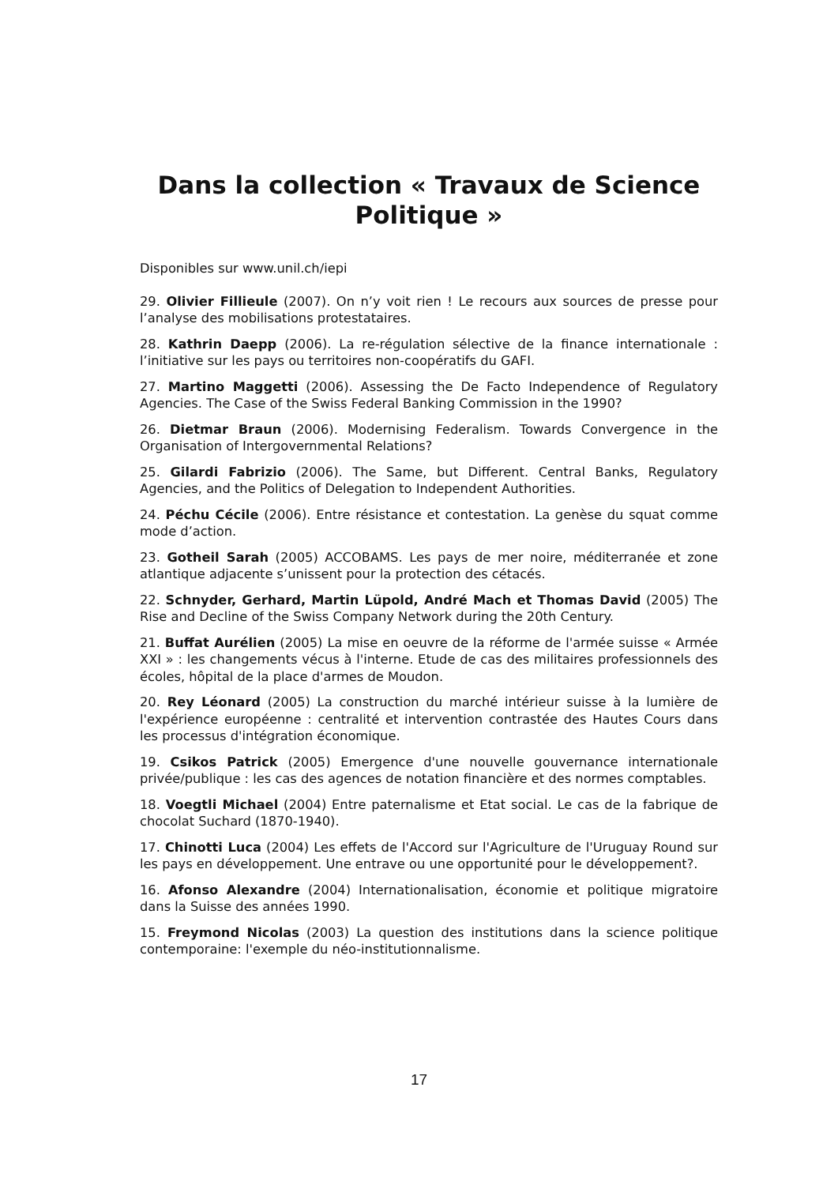Dans la collection « Travaux de Science Politique »
Disponibles sur www.unil.ch/iepi
29. Olivier Fillieule (2007). On n’y voit rien ! Le recours aux sources de presse pour l’analyse des mobilisations protestataires.
28. Kathrin Daepp (2006). La re-régulation sélective de la finance internationale : l’initiative sur les pays ou territoires non-coopératifs du GAFI.
27. Martino Maggetti (2006). Assessing the De Facto Independence of Regulatory Agencies. The Case of the Swiss Federal Banking Commission in the 1990?
26. Dietmar Braun (2006). Modernising Federalism. Towards Convergence in the Organisation of Intergovernmental Relations?
25. Gilardi Fabrizio (2006). The Same, but Different. Central Banks, Regulatory Agencies, and the Politics of Delegation to Independent Authorities.
24. Péchu Cécile (2006). Entre résistance et contestation. La genèse du squat comme mode d’action.
23. Gotheil Sarah (2005) ACCOBAMS. Les pays de mer noire, méditerranée et zone atlantique adjacente s’unissent pour la protection des cétacés.
22. Schnyder, Gerhard, Martin Lüpold, André Mach et Thomas David (2005) The Rise and Decline of the Swiss Company Network during the 20th Century.
21. Buffat Aurélien (2005) La mise en oeuvre de la réforme de l'armée suisse « Armée XXI » : les changements vécus à l'interne. Etude de cas des militaires professionnels des écoles, hôpital de la place d'armes de Moudon.
20. Rey Léonard (2005) La construction du marché intérieur suisse à la lumière de l'expérience européenne : centralité et intervention contrastée des Hautes Cours dans les processus d'intégration économique.
19. Csikos Patrick (2005) Emergence d'une nouvelle gouvernance internationale privée/publique : les cas des agences de notation financière et des normes comptables.
18. Voegtli Michael (2004) Entre paternalisme et Etat social. Le cas de la fabrique de chocolat Suchard (1870-1940).
17. Chinotti Luca (2004) Les effets de l'Accord sur l'Agriculture de l'Uruguay Round sur les pays en développement. Une entrave ou une opportunité pour le développement?.
16. Afonso Alexandre (2004) Internationalisation, économie et politique migratoire dans la Suisse des années 1990.
15. Freymond Nicolas (2003) La question des institutions dans la science politique contemporaine: l'exemple du néo-institutionnalisme.
17